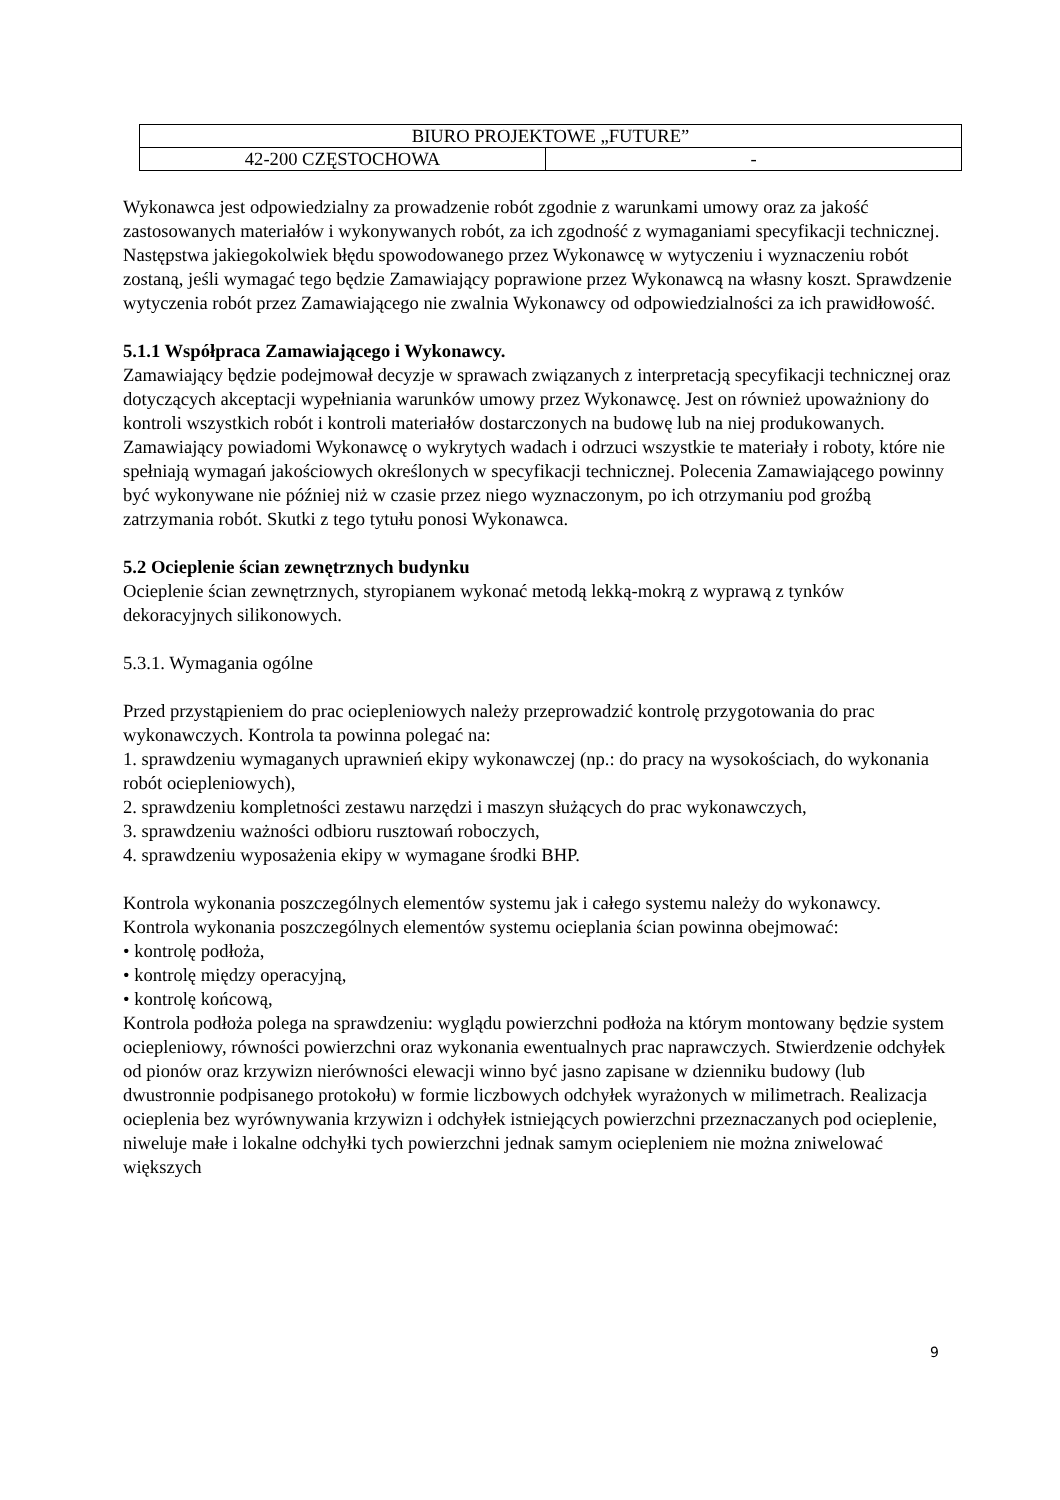| BIURO PROJEKTOWE „FUTURE” | |
| 42-200 CZĘSTOCHOWA | - |
Wykonawca jest odpowiedzialny za prowadzenie robót zgodnie z warunkami umowy oraz za jakość zastosowanych materiałów i wykonywanych robót, za ich zgodność z wymaganiami specyfikacji technicznej. Następstwa jakiegokolwiek błędu spowodowanego przez Wykonawcę w wytyczeniu i wyznaczeniu robót zostaną, jeśli wymagać tego będzie Zamawiający poprawione przez Wykonawcą na własny koszt. Sprawdzenie wytyczenia robót przez Zamawiającego nie zwalnia Wykonawcy od odpowiedzialności za ich prawidłowość.
5.1.1 Współpraca Zamawiającego i Wykonawcy.
Zamawiający będzie podejmował decyzje w sprawach związanych z interpretacją specyfikacji technicznej oraz dotyczących akceptacji wypełniania warunków umowy przez Wykonawcę. Jest on również upoważniony do kontroli wszystkich robót i kontroli materiałów dostarczonych na budowę lub na niej produkowanych.
Zamawiający powiadomi Wykonawcę o wykrytych wadach i odrzuci wszystkie te materiały i roboty, które nie spełniają wymagań jakościowych określonych w specyfikacji technicznej. Polecenia Zamawiającego powinny być wykonywane nie później niż w czasie przez niego wyznaczonym, po ich otrzymaniu pod groźbą zatrzymania robót. Skutki z tego tytułu ponosi Wykonawca.
5.2 Ocieplenie ścian zewnętrznych budynku
Ocieplenie ścian zewnętrznych, styropianem wykonać metodą lekką-mokrą z wyprawą z tynków dekoracyjnych silikonowych.
5.3.1. Wymagania ogólne
Przed przystąpieniem do prac ociepleniowych należy przeprowadzić kontrolę przygotowania do prac wykonawczych. Kontrola ta powinna polegać na:
1. sprawdzeniu wymaganych uprawnień ekipy wykonawczej (np.: do pracy na wysokościach, do wykonania robót ociepleniowych),
2. sprawdzeniu kompletności zestawu narzędzi i maszyn służących do prac wykonawczych,
3. sprawdzeniu ważności odbioru rusztowań roboczych,
4. sprawdzeniu wyposażenia ekipy w wymagane środki BHP.
Kontrola wykonania poszczególnych elementów systemu jak i całego systemu należy do wykonawcy.
Kontrola wykonania poszczególnych elementów systemu ocieplania ścian powinna obejmować:
• kontrolę podłoża,
• kontrolę między operacyjną,
• kontrolę końcową,
Kontrola podłoża polega na sprawdzeniu: wyglądu powierzchni podłoża na którym montowany będzie system ociepleniowy, równości powierzchni oraz wykonania ewentualnych prac naprawczych. Stwierdzenie odchyłek od pionów oraz krzywizn nierówności elewacji winno być jasno zapisane w dzienniku budowy (lub dwustronnie podpisanego protokołu) w formie liczbowych odchyłek wyrażonych w milimetrach. Realizacja ocieplenia bez wyrównywania krzywizn i odchyłek istniejących powierzchni przeznaczanych pod ocieplenie, niweluje małe i lokalne odchyłki tych powierzchni jednak samym ociepleniem nie można zniwelować większych
9